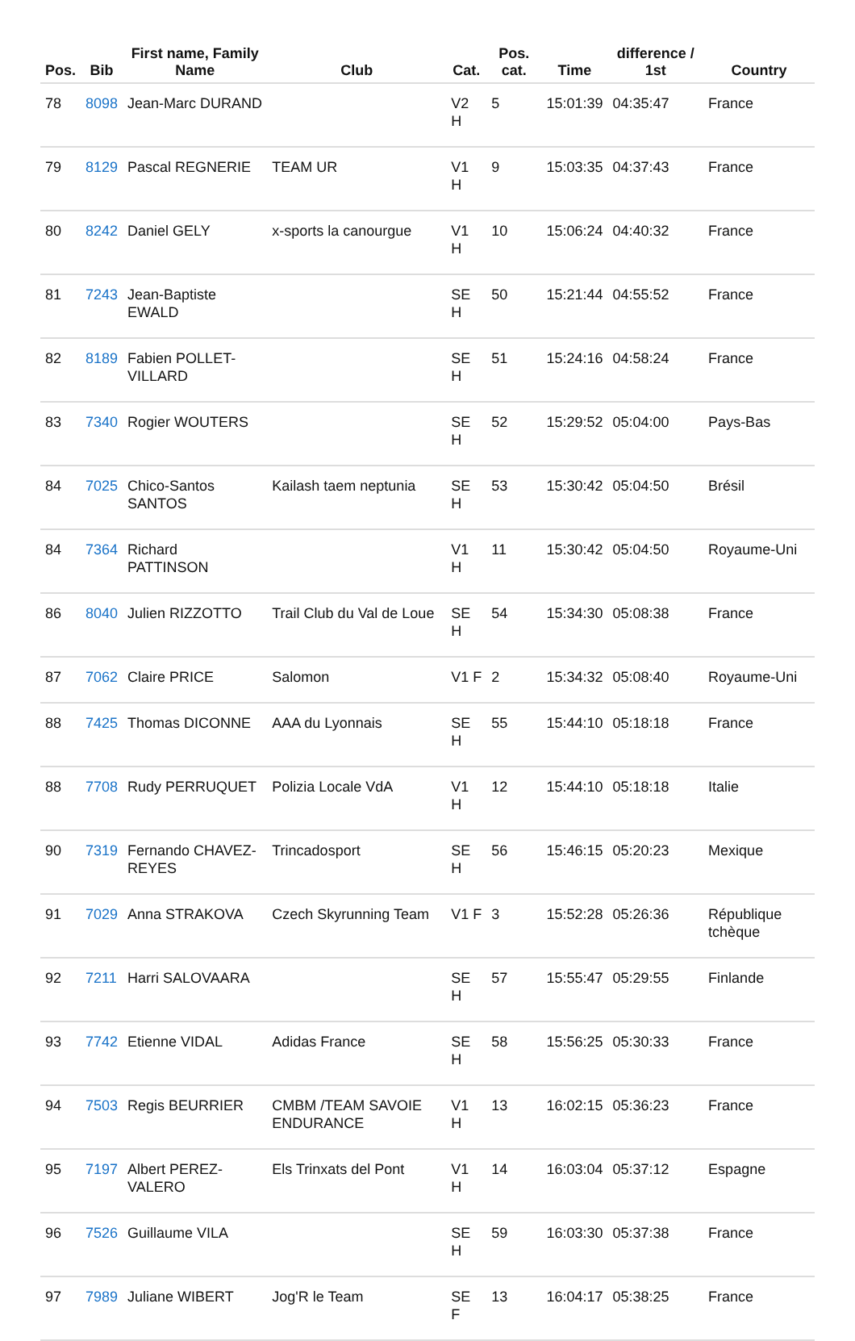| Pos. | Bib | First name, Family Name | Club | Cat. | Pos. cat. | Time | difference / 1st | Country |
| --- | --- | --- | --- | --- | --- | --- | --- | --- |
| 78 | 8098 | Jean-Marc DURAND | | V2 H | 5 | 15:01:39 | 04:35:47 | France |
| 79 | 8129 | Pascal REGNERIE | TEAM UR | V1 H | 9 | 15:03:35 | 04:37:43 | France |
| 80 | 8242 | Daniel GELY | x-sports la canourgue | V1 H | 10 | 15:06:24 | 04:40:32 | France |
| 81 | 7243 | Jean-Baptiste EWALD | | SE H | 50 | 15:21:44 | 04:55:52 | France |
| 82 | 8189 | Fabien POLLET-VILLARD | | SE H | 51 | 15:24:16 | 04:58:24 | France |
| 83 | 7340 | Rogier WOUTERS | | SE H | 52 | 15:29:52 | 05:04:00 | Pays-Bas |
| 84 | 7025 | Chico-Santos SANTOS | Kailash taem neptunia | SE H | 53 | 15:30:42 | 05:04:50 | Brésil |
| 84 | 7364 | Richard PATTINSON | | V1 H | 11 | 15:30:42 | 05:04:50 | Royaume-Uni |
| 86 | 8040 | Julien RIZZOTTO | Trail Club du Val de Loue | SE H | 54 | 15:34:30 | 05:08:38 | France |
| 87 | 7062 | Claire PRICE | Salomon | V1 F | 2 | 15:34:32 | 05:08:40 | Royaume-Uni |
| 88 | 7425 | Thomas DICONNE | AAA du Lyonnais | SE H | 55 | 15:44:10 | 05:18:18 | France |
| 88 | 7708 | Rudy PERRUQUET | Polizia Locale VdA | V1 H | 12 | 15:44:10 | 05:18:18 | Italie |
| 90 | 7319 | Fernando CHAVEZ-REYES | Trincadosport | SE H | 56 | 15:46:15 | 05:20:23 | Mexique |
| 91 | 7029 | Anna STRAKOVA | Czech Skyrunning Team | V1 F | 3 | 15:52:28 | 05:26:36 | République tchèque |
| 92 | 7211 | Harri SALOVAARA | | SE H | 57 | 15:55:47 | 05:29:55 | Finlande |
| 93 | 7742 | Etienne VIDAL | Adidas France | SE H | 58 | 15:56:25 | 05:30:33 | France |
| 94 | 7503 | Regis BEURRIER | CMBM /TEAM SAVOIE ENDURANCE | V1 H | 13 | 16:02:15 | 05:36:23 | France |
| 95 | 7197 | Albert PEREZ-VALERO | Els Trinxats del Pont | V1 H | 14 | 16:03:04 | 05:37:12 | Espagne |
| 96 | 7526 | Guillaume VILA | | SE H | 59 | 16:03:30 | 05:37:38 | France |
| 97 | 7989 | Juliane WIBERT | Jog'R le Team | SE F | 13 | 16:04:17 | 05:38:25 | France |